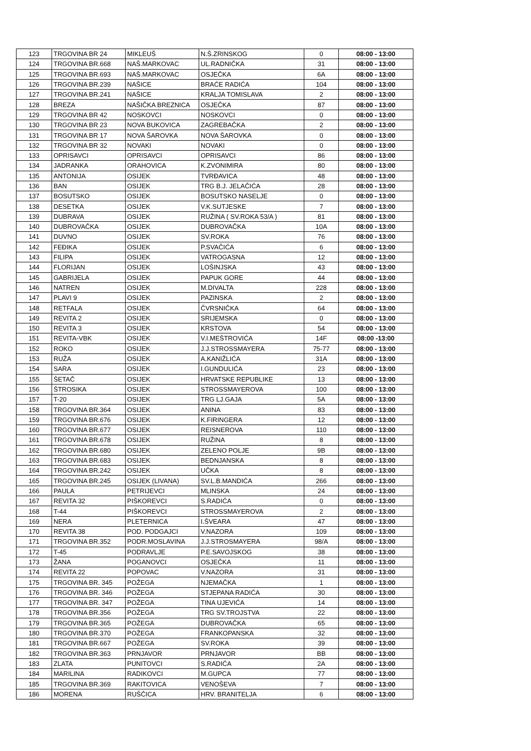| 123 | TRGOVINA BR 24 | MIKLEUŠ | N.Š.ZRINSKOG | 0 | 08:00 - 13:00 |
| 124 | TRGOVINA BR.668 | NAŠ.MARKOVAC | UL.RADNIČKA | 31 | 08:00 - 13:00 |
| 125 | TRGOVINA BR.693 | NAŠ.MARKOVAC | OSJEČKA | 6A | 08:00 - 13:00 |
| 126 | TRGOVINA BR.239 | NAŠICE | BRAĆE RADIĆA | 104 | 08:00 - 13:00 |
| 127 | TRGOVINA BR.241 | NAŠICE | KRALJA TOMISLAVA | 2 | 08:00 - 13:00 |
| 128 | BREZA | NAŠIČKA BREZNICA | OSJEČKA | 87 | 08:00 - 13:00 |
| 129 | TRGOVINA BR 42 | NOSKOVCI | NOSKOVCI | 0 | 08:00 - 13:00 |
| 130 | TRGOVINA BR 23 | NOVA BUKOVICA | ZAGREBAČKA | 2 | 08:00 - 13:00 |
| 131 | TRGOVINA BR 17 | NOVA ŠAROVKA | NOVA ŠAROVKA | 0 | 08:00 - 13:00 |
| 132 | TRGOVINA BR 32 | NOVAKI | NOVAKI | 0 | 08:00 - 13:00 |
| 133 | OPRISAVCI | OPRISAVCI | OPRISAVCI | 86 | 08:00 - 13:00 |
| 134 | JADRANKA | ORAHOVICA | K.ZVONIMIRA | 80 | 08:00 - 13:00 |
| 135 | ANTONIJA | OSIJEK | TVRĐAVICA | 48 | 08:00 - 13:00 |
| 136 | BAN | OSIJEK | TRG B.J. JELAČIĆA | 28 | 08:00 - 13:00 |
| 137 | BOSUTSKO | OSIJEK | BOSUTSKO NASELJE | 0 | 08:00 - 13:00 |
| 138 | DESETKA | OSIJEK | V.K.SUTJESKE | 7 | 08:00 - 13:00 |
| 139 | DUBRAVA | OSIJEK | RUŽINA ( SV.ROKA 53/A ) | 81 | 08:00 - 13:00 |
| 140 | DUBROVAČKA | OSIJEK | DUBROVAČKA | 10A | 08:00 - 13:00 |
| 141 | DUVNO | OSIJEK | SV.ROKA | 76 | 08:00 - 13:00 |
| 142 | FEĐIKA | OSIJEK | P.SVAČIĆA | 6 | 08:00 - 13:00 |
| 143 | FILIPA | OSIJEK | VATROGASNA | 12 | 08:00 - 13:00 |
| 144 | FLORIJAN | OSIJEK | LOŠINJSKA | 43 | 08:00 - 13:00 |
| 145 | GABRIJELA | OSIJEK | PAPUK GORE | 44 | 08:00 - 13:00 |
| 146 | NATREN | OSIJEK | M.DIVALTA | 228 | 08:00 - 13:00 |
| 147 | PLAVI 9 | OSIJEK | PAZINSKA | 2 | 08:00 - 13:00 |
| 148 | RETFALA | OSIJEK | ČVRSNIČKA | 64 | 08:00 - 13:00 |
| 149 | REVITA 2 | OSIJEK | SRIJEMSKA | 0 | 08:00 - 13:00 |
| 150 | REVITA 3 | OSIJEK | KRSTOVA | 54 | 08:00 - 13:00 |
| 151 | REVITA-VBK | OSIJEK | V.I.MEŠTROVIĆA | 14F | 08:00 -13:00 |
| 152 | ROKO | OSIJEK | J.J.STROSSMAYERA | 75-77 | 08:00 - 13:00 |
| 153 | RUŽA | OSIJEK | A.KANIŽLIĆA | 31A | 08:00 - 13:00 |
| 154 | SARA | OSIJEK | I.GUNDULIĆA | 23 | 08:00 - 13:00 |
| 155 | ŠETAČ | OSIJEK | HRVATSKE REPUBLIKE | 13 | 08:00 - 13:00 |
| 156 | ŠTROSIKA | OSIJEK | STROSSMAYEROVA | 100 | 08:00 - 13:00 |
| 157 | T-20 | OSIJEK | TRG LJ.GAJA | 5A | 08:00 - 13:00 |
| 158 | TRGOVINA BR.364 | OSIJEK | ANINA | 83 | 08:00 - 13:00 |
| 159 | TRGOVINA BR.676 | OSIJEK | K.FIRINGERA | 12 | 08:00 - 13:00 |
| 160 | TRGOVINA BR.677 | OSIJEK | REISNEROVA | 110 | 08:00 - 13:00 |
| 161 | TRGOVINA BR.678 | OSIJEK | RUŽINA | 8 | 08:00 - 13:00 |
| 162 | TRGOVINA BR.680 | OSIJEK | ZELENO POLJE | 9B | 08:00 - 13:00 |
| 163 | TRGOVINA BR.683 | OSIJEK | BEDNJANSKA | 8 | 08:00 - 13:00 |
| 164 | TRGOVINA BR.242 | OSIJEK | UČKA | 8 | 08:00 - 13:00 |
| 165 | TRGOVINA BR.245 | OSIJEK (LIVANA) | SV.L.B.MANDIĆA | 266 | 08:00 - 13:00 |
| 166 | PAULA | PETRIJEVCI | MLINSKA | 24 | 08:00 - 13:00 |
| 167 | REVITA 32 | PIŠKOREVCI | S.RADIĆA | 0 | 08:00 - 13:00 |
| 168 | T-44 | PIŠKOREVCI | STROSSMAYEROVA | 2 | 08:00 - 13:00 |
| 169 | NERA | PLETERNICA | I.ŠVEARA | 47 | 08:00 - 13:00 |
| 170 | REVITA 38 | POD. PODGAJCI | V.NAZORA | 109 | 08:00 - 13:00 |
| 171 | TRGOVINA BR.352 | PODR.MOSLAVINA | J.J.STROSMAYERA | 98/A | 08:00 - 13:00 |
| 172 | T-45 | PODRAVLJE | P.E.SAVOJSKOG | 38 | 08:00 - 13:00 |
| 173 | ŽANA | POGANOVCI | OSJEČKA | 11 | 08:00 - 13:00 |
| 174 | REVITA 22 | POPOVAC | V.NAZORA | 31 | 08:00 - 13:00 |
| 175 | TRGOVINA BR. 345 | POŽEGA | NJEMAČKA | 1 | 08:00 - 13:00 |
| 176 | TRGOVINA BR. 346 | POŽEGA | STJEPANA RADIĆA | 30 | 08:00 - 13:00 |
| 177 | TRGOVINA BR. 347 | POŽEGA | TINA UJEVIĆA | 14 | 08:00 - 13:00 |
| 178 | TRGOVINA BR.356 | POŽEGA | TRG SV.TROJSTVA | 22 | 08:00 - 13:00 |
| 179 | TRGOVINA BR.365 | POŽEGA | DUBROVAČKA | 65 | 08:00 - 13:00 |
| 180 | TRGOVINA BR.370 | POŽEGA | FRANKOPANSKA | 32 | 08:00 - 13:00 |
| 181 | TRGOVINA BR.667 | POŽEGA | SV.ROKA | 39 | 08:00 - 13:00 |
| 182 | TRGOVINA BR.363 | PRNJAVOR | PRNJAVOR | BB | 08:00 - 13:00 |
| 183 | ZLATA | PUNITOVCI | S.RADIĆA | 2A | 08:00 - 13:00 |
| 184 | MARILINA | RADIKOVCI | M.GUPCA | 77 | 08:00 - 13:00 |
| 185 | TRGOVINA BR.369 | RAKITOVICA | VENOŠEVA | 7 | 08:00 - 13:00 |
| 186 | MORENA | RUŠČICA | HRV. BRANITELJA | 6 | 08:00 - 13:00 |